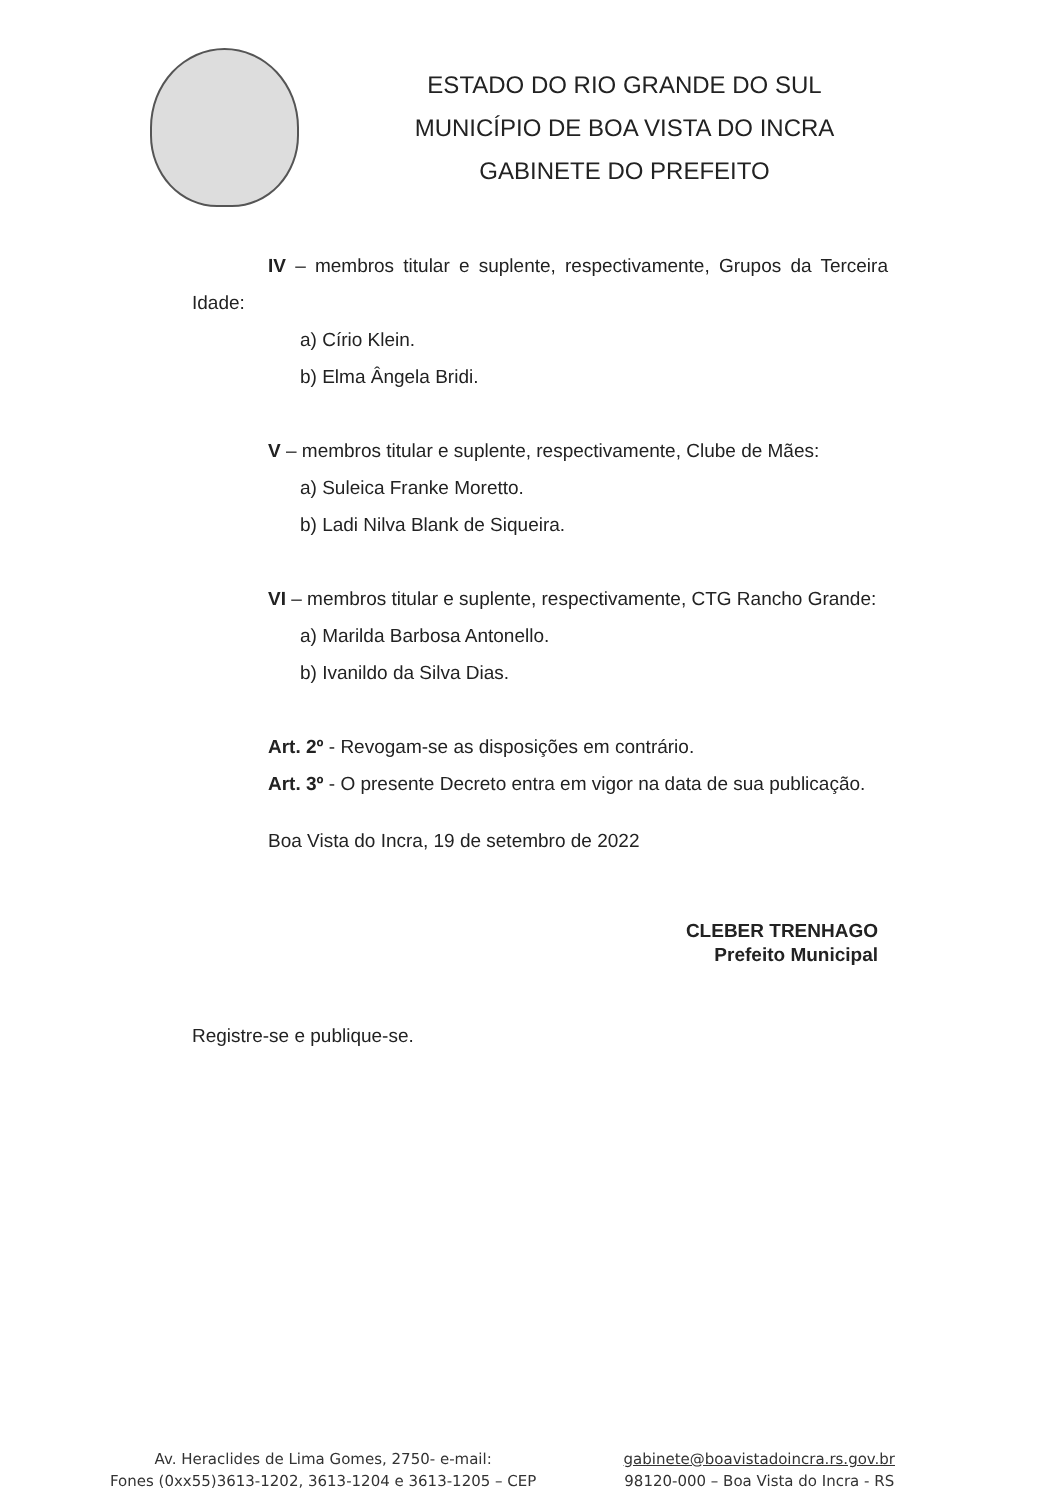ESTADO DO RIO GRANDE DO SUL
MUNICÍPIO DE BOA VISTA DO INCRA
GABINETE DO PREFEITO
IV – membros titular e suplente, respectivamente, Grupos da Terceira Idade:
a) Círio Klein.
b) Elma Ângela Bridi.
V – membros titular e suplente, respectivamente, Clube de Mães:
a) Suleica Franke Moretto.
b) Ladi Nilva Blank de Siqueira.
VI – membros titular e suplente, respectivamente, CTG Rancho Grande:
a) Marilda Barbosa Antonello.
b) Ivanildo da Silva Dias.
Art. 2º - Revogam-se as disposições em contrário.
Art. 3º - O presente Decreto entra em vigor na data de sua publicação.
Boa Vista do Incra, 19 de setembro de 2022
CLEBER TRENHAGO
Prefeito Municipal
Registre-se e publique-se.
Av. Heraclides de Lima Gomes, 2750- e-mail:
Fones (0xx55)3613-1202, 3613-1204 e 3613-1205 – CEP
gabinete@boavistadoincra.rs.gov.br
98120-000 – Boa Vista do Incra - RS